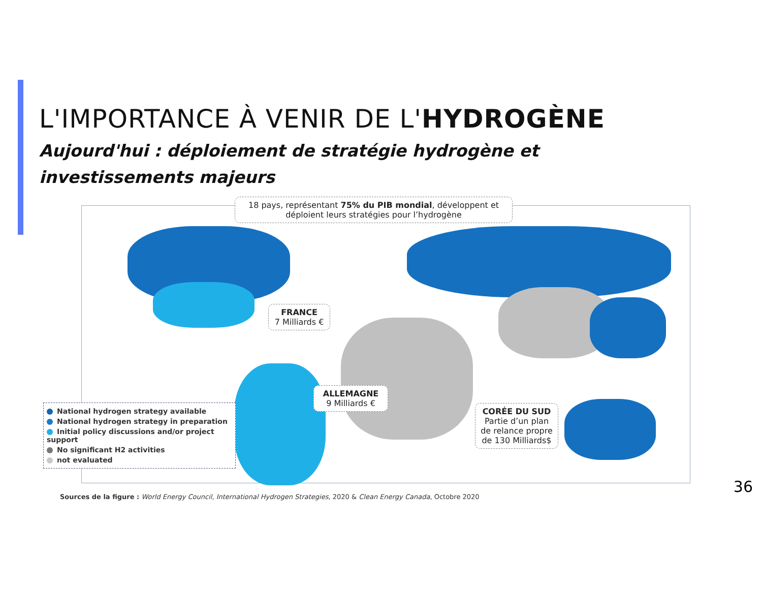L'IMPORTANCE À VENIR DE L'HYDROGÈNE
Aujourd'hui : déploiement de stratégie hydrogène et investissements majeurs
18 pays, représentant 75% du PIB mondial, développent et déploient leurs stratégies pour l’hydrogène
FRANCE
7 Milliards €
ALLEMAGNE
9 Milliards €
CORÉE DU SUD
Partie d’un plan de relance propre de 130 Milliards$
National hydrogen strategy available
National hydrogen strategy in preparation
Initial policy discussions and/or project support
No significant H2 activities
not evaluated
Sources de la figure : World Energy Council, International Hydrogen Strategies, 2020 & Clean Energy Canada, Octobre 2020
36